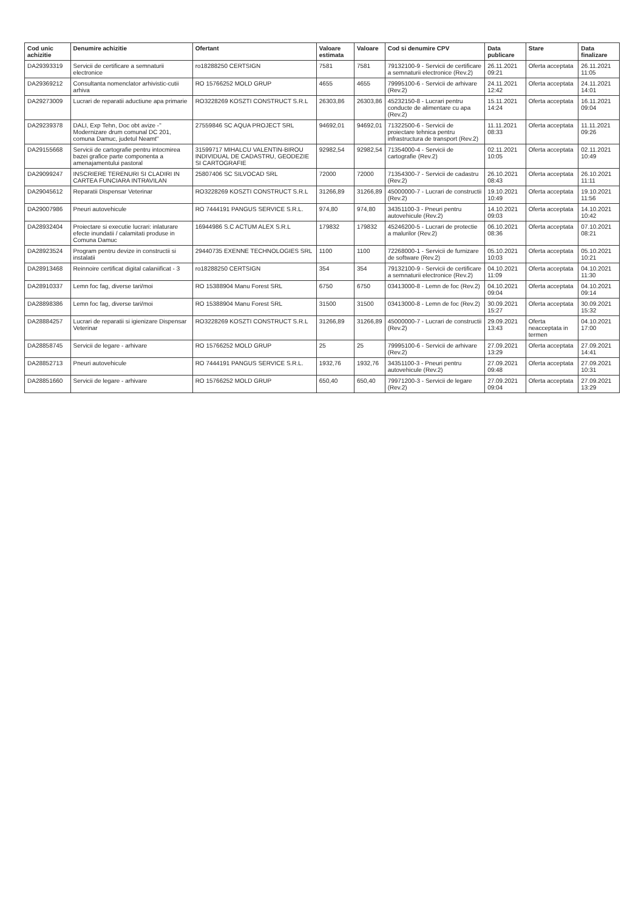| Cod unic achizitie | Denumire achizitie | Ofertant | Valoare estimata | Valoare | Cod si denumire CPV | Data publicare | Stare | Data finalizare |
| --- | --- | --- | --- | --- | --- | --- | --- | --- |
| DA29393319 | Servicii de certificare a semnaturii electronice | ro18288250 CERTSIGN | 7581 | 7581 | 79132100-9 - Servicii de certificare a semnaturii electronice (Rev.2) | 26.11.2021 09:21 | Oferta acceptata | 26.11.2021 11:05 |
| DA29369212 | Consultanta nomenclator arhivistic-cutii arhiva | RO 15766252 MOLD GRUP | 4655 | 4655 | 79995100-6 - Servicii de arhivare (Rev.2) | 24.11.2021 12:42 | Oferta acceptata | 24.11.2021 14:01 |
| DA29273009 | Lucrari de reparatii aductiune apa primarie | RO3228269 KOSZTI CONSTRUCT S.R.L | 26303,86 | 26303,86 | 45232150-8 - Lucrari pentru conducte de alimentare cu apa (Rev.2) | 15.11.2021 14:24 | Oferta acceptata | 16.11.2021 09:04 |
| DA29239378 | DALI, Exp Tehn, Doc obt avize -" Modernizare drum comunal DC 201, comuna Damuc, judetul Neamt" | 27559846 SC AQUA PROJECT SRL | 94692,01 | 94692,01 | 71322500-6 - Servicii de proiectare tehnica pentru infrastructura de transport (Rev.2) | 11.11.2021 08:33 | Oferta acceptata | 11.11.2021 09:26 |
| DA29155668 | Servicii de cartografie pentru intocmirea bazei grafice parte componenta a amenajamentului pastoral | 31599717 MIHALCU VALENTIN-BIROU INDIVIDUAL DE CADASTRU, GEODEZIE SI CARTOGRAFIE | 92982,54 | 92982,54 | 71354000-4 - Servicii de cartografie (Rev.2) | 02.11.2021 10:05 | Oferta acceptata | 02.11.2021 10:49 |
| DA29099247 | INSCRIERE TERENURI SI CLADIRI IN CARTEA FUNCIARA INTRAVILAN | 25807406 SC SILVOCAD SRL | 72000 | 72000 | 71354300-7 - Servicii de cadastru (Rev.2) | 26.10.2021 08:43 | Oferta acceptata | 26.10.2021 11:11 |
| DA29045612 | Reparatii Dispensar Veterinar | RO3228269 KOSZTI CONSTRUCT S.R.L | 31266,89 | 31266,89 | 45000000-7 - Lucrari de constructii (Rev.2) | 19.10.2021 10:49 | Oferta acceptata | 19.10.2021 11:56 |
| DA29007986 | Pneuri autovehicule | RO 7444191 PANGUS SERVICE S.R.L. | 974,80 | 974,80 | 34351100-3 - Pneuri pentru autovehicule (Rev.2) | 14.10.2021 09:03 | Oferta acceptata | 14.10.2021 10:42 |
| DA28932404 | Proiectare si executie lucrari: inlaturare efecte inundatii / calamitati produse in Comuna Damuc | 16944986 S.C ACTUM ALEX S.R.L | 179832 | 179832 | 45246200-5 - Lucrari de protectie a malurilor (Rev.2) | 06.10.2021 08:36 | Oferta acceptata | 07.10.2021 08:21 |
| DA28923524 | Program pentru devize in constructii si instalatii | 29440735 EXENNE TECHNOLOGIES SRL | 1100 | 1100 | 72268000-1 - Servicii de furnizare de software (Rev.2) | 05.10.2021 10:03 | Oferta acceptata | 05.10.2021 10:21 |
| DA28913468 | Reinnoire certificat digital calaniificat - 3 | ro18288250 CERTSIGN | 354 | 354 | 79132100-9 - Servicii de certificare a semnaturii electronice (Rev.2) | 04.10.2021 11:09 | Oferta acceptata | 04.10.2021 11:30 |
| DA28910337 | Lemn foc fag, diverse tari/moi | RO 15388904 Manu Forest SRL | 6750 | 6750 | 03413000-8 - Lemn de foc (Rev.2) | 04.10.2021 09:04 | Oferta acceptata | 04.10.2021 09:14 |
| DA28898386 | Lemn foc fag, diverse tari/moi | RO 15388904 Manu Forest SRL | 31500 | 31500 | 03413000-8 - Lemn de foc (Rev.2) | 30.09.2021 15:27 | Oferta acceptata | 30.09.2021 15:32 |
| DA28884257 | Lucrari de reparatii si igienizare Dispensar Veterinar | RO3228269 KOSZTI CONSTRUCT S.R.L | 31266,89 | 31266,89 | 45000000-7 - Lucrari de constructii (Rev.2) | 29.09.2021 13:43 | Oferta neacceptata in termen | 04.10.2021 17:00 |
| DA28858745 | Servicii de legare - arhivare | RO 15766252 MOLD GRUP | 25 | 25 | 79995100-6 - Servicii de arhivare (Rev.2) | 27.09.2021 13:29 | Oferta acceptata | 27.09.2021 14:41 |
| DA28852713 | Pneuri autovehicule | RO 7444191 PANGUS SERVICE S.R.L. | 1932,76 | 1932,76 | 34351100-3 - Pneuri pentru autovehicule (Rev.2) | 27.09.2021 09:48 | Oferta acceptata | 27.09.2021 10:31 |
| DA28851660 | Servicii de legare - arhivare | RO 15766252 MOLD GRUP | 650,40 | 650,40 | 79971200-3 - Servicii de legare (Rev.2) | 27.09.2021 09:04 | Oferta acceptata | 27.09.2021 13:29 |